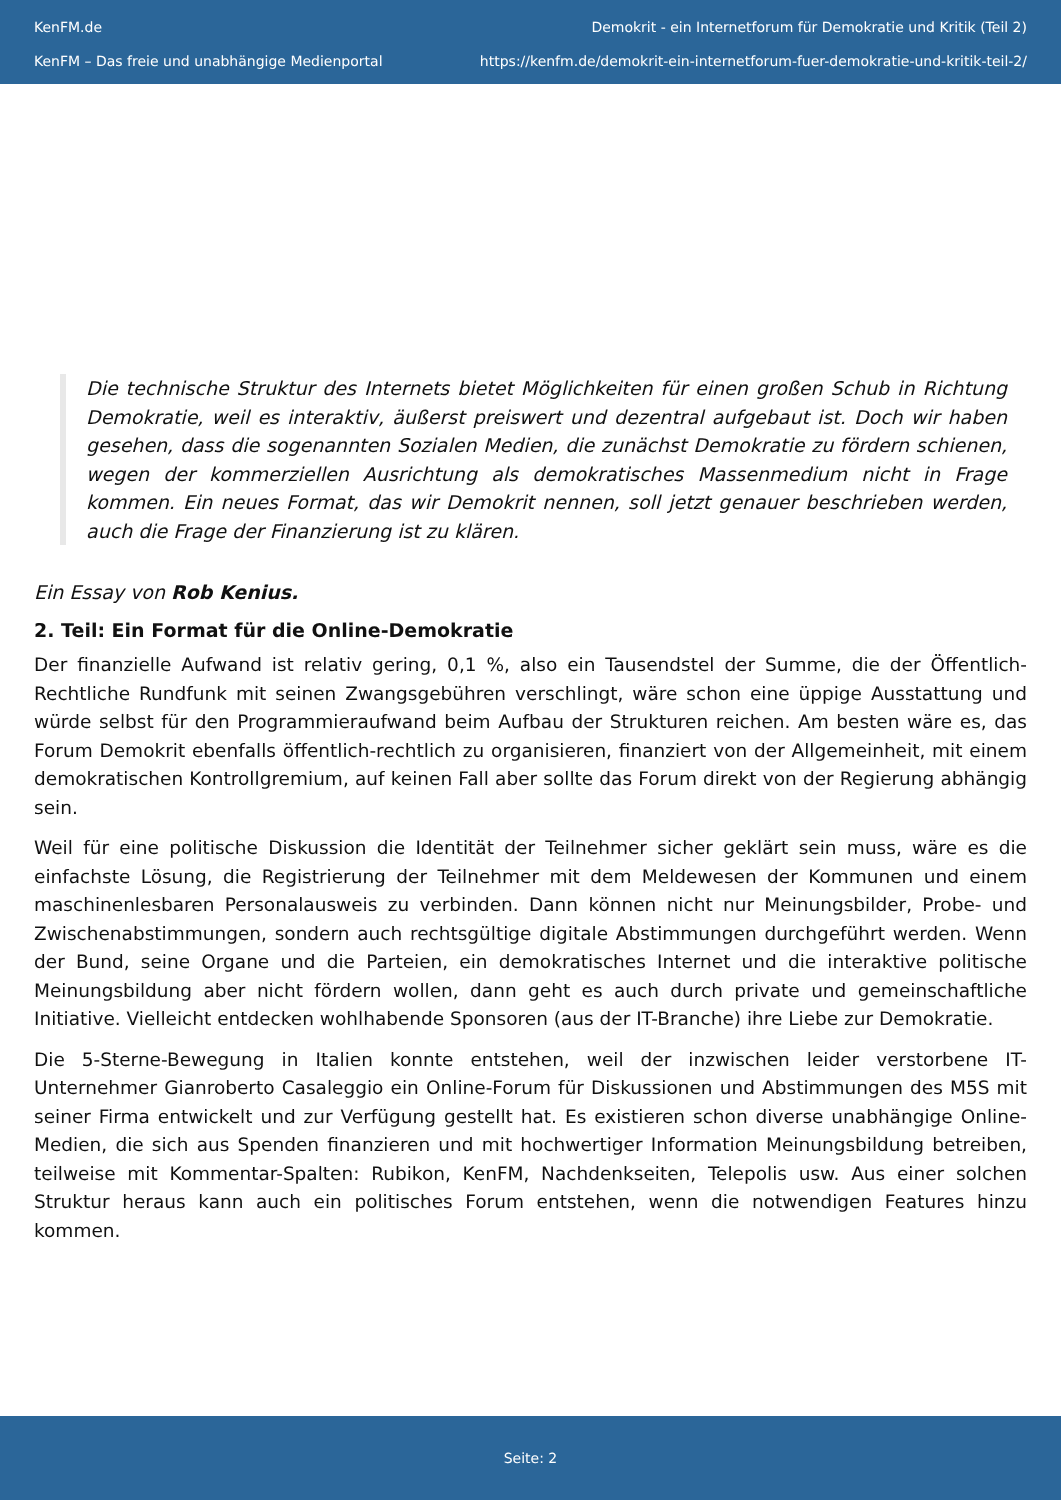KenFM.de
KenFM – Das freie und unabhängige Medienportal
Demokrit - ein Internetforum für Demokratie und Kritik (Teil 2)
https://kenfm.de/demokrit-ein-internetforum-fuer-demokratie-und-kritik-teil-2/
Die technische Struktur des Internets bietet Möglichkeiten für einen großen Schub in Richtung Demokratie, weil es interaktiv, äußerst preiswert und dezentral aufgebaut ist. Doch wir haben gesehen, dass die sogenannten Sozialen Medien, die zunächst Demokratie zu fördern schienen, wegen der kommerziellen Ausrichtung als demokratisches Massenmedium nicht in Frage kommen. Ein neues Format, das wir Demokrit nennen, soll jetzt genauer beschrieben werden, auch die Frage der Finanzierung ist zu klären.
Ein Essay von Rob Kenius.
2. Teil: Ein Format für die Online-Demokratie
Der finanzielle Aufwand ist relativ gering, 0,1 %, also ein Tausendstel der Summe, die der Öffentlich-Rechtliche Rundfunk mit seinen Zwangsgebühren verschlingt, wäre schon eine üppige Ausstattung und würde selbst für den Programmieraufwand beim Aufbau der Strukturen reichen. Am besten wäre es, das Forum Demokrit ebenfalls öffentlich-rechtlich zu organisieren, finanziert von der Allgemeinheit, mit einem demokratischen Kontrollgremium, auf keinen Fall aber sollte das Forum direkt von der Regierung abhängig sein.
Weil für eine politische Diskussion die Identität der Teilnehmer sicher geklärt sein muss, wäre es die einfachste Lösung, die Registrierung der Teilnehmer mit dem Meldewesen der Kommunen und einem maschinenlesbaren Personalausweis zu verbinden. Dann können nicht nur Meinungsbilder, Probe- und Zwischenabstimmungen, sondern auch rechtsgültige digitale Abstimmungen durchgeführt werden. Wenn der Bund, seine Organe und die Parteien, ein demokratisches Internet und die interaktive politische Meinungsbildung aber nicht fördern wollen, dann geht es auch durch private und gemeinschaftliche Initiative. Vielleicht entdecken wohlhabende Sponsoren (aus der IT-Branche) ihre Liebe zur Demokratie.
Die 5-Sterne-Bewegung in Italien konnte entstehen, weil der inzwischen leider verstorbene IT-Unternehmer Gianroberto Casaleggio ein Online-Forum für Diskussionen und Abstimmungen des M5S mit seiner Firma entwickelt und zur Verfügung gestellt hat. Es existieren schon diverse unabhängige Online-Medien, die sich aus Spenden finanzieren und mit hochwertiger Information Meinungsbildung betreiben, teilweise mit Kommentar-Spalten: Rubikon, KenFM, Nachdenkseiten, Telepolis usw. Aus einer solchen Struktur heraus kann auch ein politisches Forum entstehen, wenn die notwendigen Features hinzu kommen.
Seite: 2